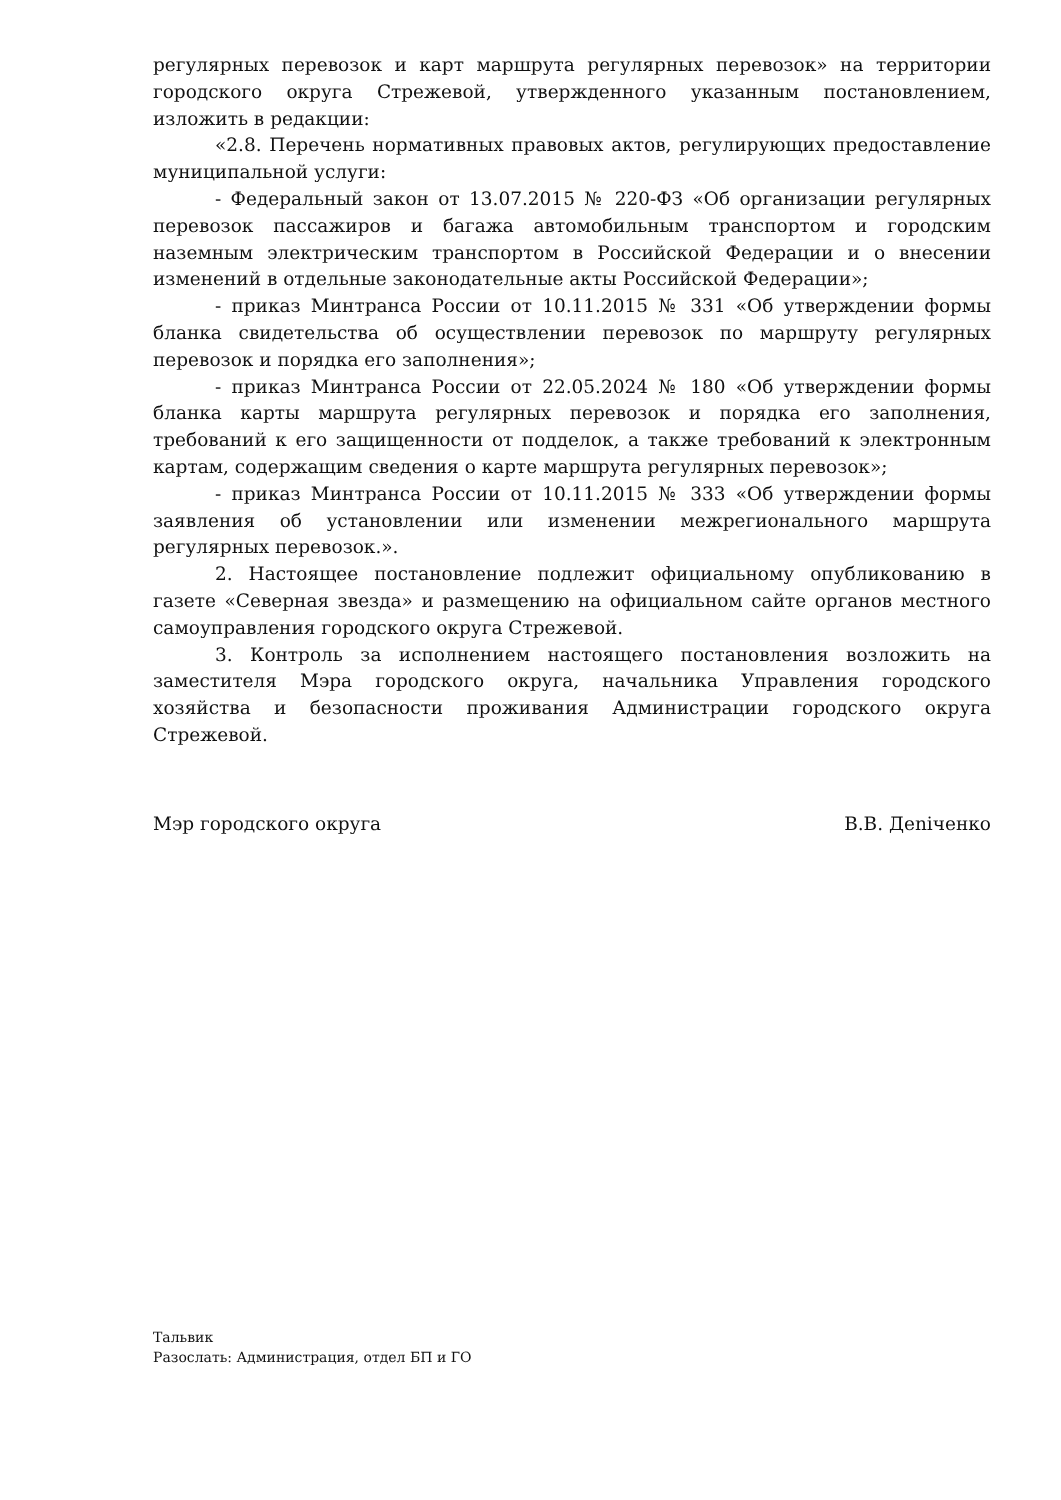регулярных перевозок и карт маршрута регулярных перевозок» на территории городского округа Стрежевой, утвержденного указанным постановлением, изложить в редакции:
«2.8. Перечень нормативных правовых актов, регулирующих предоставление муниципальной услуги:
- Федеральный закон от 13.07.2015 № 220-ФЗ «Об организации регулярных перевозок пассажиров и багажа автомобильным транспортом и городским наземным электрическим транспортом в Российской Федерации и о внесении изменений в отдельные законодательные акты Российской Федерации»;
- приказ Минтранса России от 10.11.2015 № 331 «Об утверждении формы бланка свидетельства об осуществлении перевозок по маршруту регулярных перевозок и порядка его заполнения»;
- приказ Минтранса России от 22.05.2024 № 180 «Об утверждении формы бланка карты маршрута регулярных перевозок и порядка его заполнения, требований к его защищенности от подделок, а также требований к электронным картам, содержащим сведения о карте маршрута регулярных перевозок»;
- приказ Минтранса России от 10.11.2015 № 333 «Об утверждении формы заявления об установлении или изменении межрегионального маршрута регулярных перевозок.».
2. Настоящее постановление подлежит официальному опубликованию в газете «Северная звезда» и размещению на официальном сайте органов местного самоуправления городского округа Стрежевой.
3. Контроль за исполнением настоящего постановления возложить на заместителя Мэра городского округа, начальника Управления городского хозяйства и безопасности проживания Администрации городского округа Стрежевой.
Мэр городского округа В.В. Деniченко
Тальвик
Разослать: Администрация, отдел БП и ГО